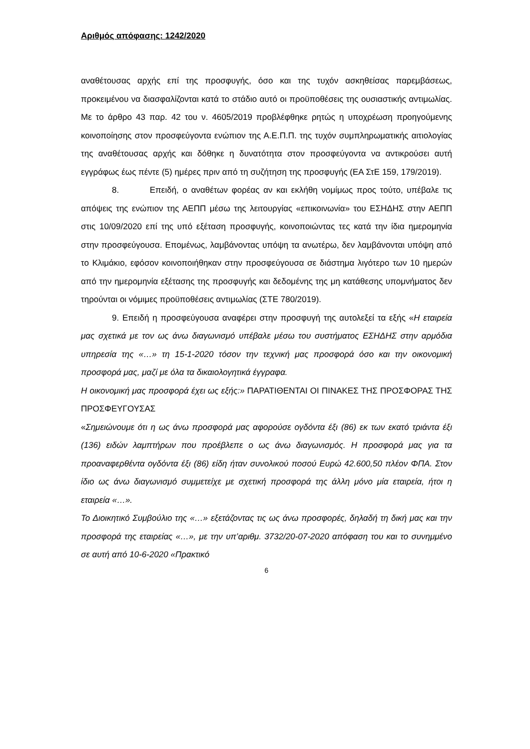Αριθμός απόφασης: 1242/2020
αναθέτουσας αρχής επί της προσφυγής, όσο και της τυχόν ασκηθείσας παρεμβάσεως, προκειμένου να διασφαλίζονται κατά το στάδιο αυτό οι προϋποθέσεις της ουσιαστικής αντιμωλίας. Με το άρθρο 43 παρ. 42 του ν. 4605/2019 προβλέφθηκε ρητώς η υποχρέωση προηγούμενης κοινοποίησης στον προσφεύγοντα ενώπιον της Α.Ε.Π.Π. της τυχόν συμπληρωματικής αιτιολογίας της αναθέτουσας αρχής και δόθηκε η δυνατότητα στον προσφεύγοντα να αντικρούσει αυτή εγγράφως έως πέντε (5) ημέρες πριν από τη συζήτηση της προσφυγής (ΕΑ ΣτΕ 159, 179/2019).
8. Επειδή, ο αναθέτων φορέας αν και εκλήθη νομίμως προς τούτο, υπέβαλε τις απόψεις της ενώπιον της ΑΕΠΠ μέσω της λειτουργίας «επικοινωνία» του ΕΣΗΔΗΣ στην ΑΕΠΠ στις 10/09/2020 επί της υπό εξέταση προσφυγής, κοινοποιώντας τες κατά την ίδια ημερομηνία στην προσφεύγουσα. Επομένως, λαμβάνοντας υπόψη τα ανωτέρω, δεν λαμβάνονται υπόψη από το Κλιμάκιο, εφόσον κοινοποιήθηκαν στην προσφεύγουσα σε διάστημα λιγότερο των 10 ημερών από την ημερομηνία εξέτασης της προσφυγής και δεδομένης της μη κατάθεσης υπομνήματος δεν τηρούνται οι νόμιμες προϋποθέσεις αντιμωλίας (ΣΤΕ 780/2019).
9. Επειδή η προσφεύγουσα αναφέρει στην προσφυγή της αυτολεξεί τα εξής «Η εταιρεία μας σχετικά με τον ως άνω διαγωνισμό υπέβαλε μέσω του συστήματος ΕΣΗΔΗΣ στην αρμόδια υπηρεσία της «…» τη 15-1-2020 τόσον την τεχνική μας προσφορά όσο και την οικονομική προσφορά μας, μαζί με όλα τα δικαιολογητικά έγγραφα.
Η οικονομική μας προσφορά έχει ως εξής:» ΠΑΡΑΤΙΘΕΝΤΑΙ ΟΙ ΠΙΝΑΚΕΣ ΤΗΣ ΠΡΟΣΦΟΡΑΣ ΤΗΣ ΠΡΟΣΦΕΥΓΟΥΣΑΣ
«Σημειώνουμε ότι η ως άνω προσφορά μας αφορούσε ογδόντα έξι (86) εκ των εκατό τριάντα έξι (136) ειδών λαμπτήρων που προέβλεπε ο ως άνω διαγωνισμός. Η προσφορά μας για τα προαναφερθέντα ογδόντα έξι (86) είδη ήταν συνολικού ποσού Ευρώ 42.600,50 πλέον ΦΠΑ. Στον ίδιο ως άνω διαγωνισμό συμμετείχε με σχετική προσφορά της άλλη μόνο μία εταιρεία, ήτοι η εταιρεία «…».
Το Διοικητικό Συμβούλιο της «…» εξετάζοντας τις ως άνω προσφορές, δηλαδή τη δική μας και την προσφορά της εταιρείας «…», με την υπ’αριθμ. 3732/20-07-2020 απόφαση του και το συνημμένο σε αυτή από 10-6-2020 «Πρακτικό
6